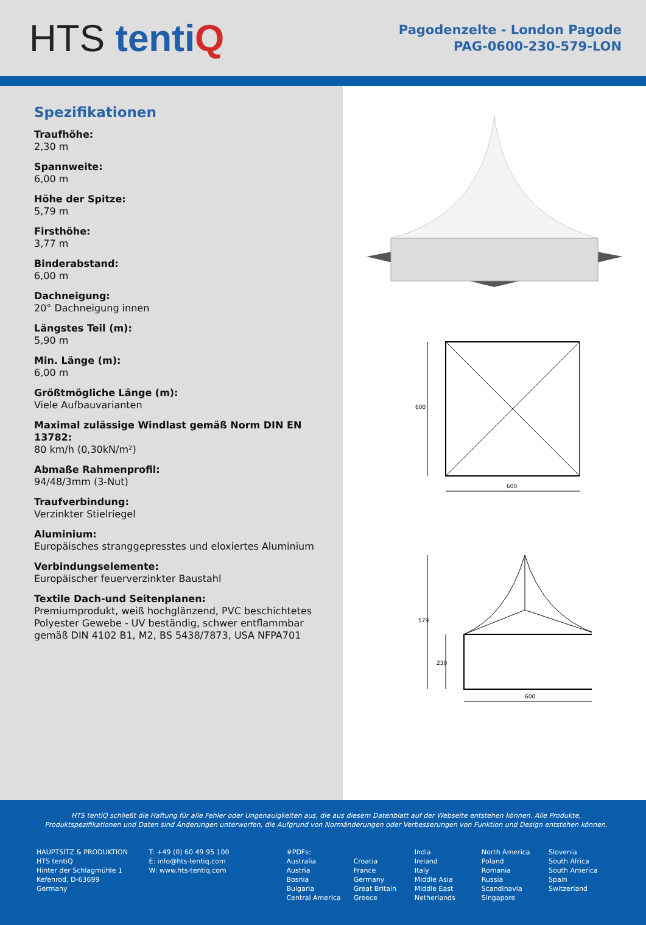HTS tenti Q
Pagodenzelte - London Pagode
PAG-0600-230-579-LON
Spezifikationen
Traufhöhe:
2,30 m
Spannweite:
6,00 m
Höhe der Spitze:
5,79 m
Firsthöhe:
3,77 m
Binderabstand:
6,00 m
Dachneigung:
20° Dachneigung innen
Längstes Teil (m):
5,90 m
Min. Länge (m):
6,00 m
Größtmögliche Länge (m):
Viele Aufbauvarianten
Maximal zulässige Windlast gemäß Norm DIN EN 13782:
80 km/h (0,30kN/m²)
Abmaße Rahmenprofil:
94/48/3mm (3-Nut)
Traufverbindung:
Verzinkter Stielriegel
Aluminium:
Europäisches stranggepresstes und eloxiertes Aluminium
Verbindungselemente:
Europäischer feuerverzinkter Baustahl
Textile Dach-und Seitenplanen:
Premiumprodukt, weiß hochglänzend, PVC beschichtetes Polyester Gewebe - UV beständig, schwer entflammbar gemäß DIN 4102 B1, M2, BS 5438/7873, USA NFPA701
600
600
579
230
600
HTS tentiQ schließt die Haftung für alle Fehler oder Ungenauigkeiten aus, die aus diesem Datenblatt auf der Webseite entstehen können. Alle Produkte, Produktspezifikationen und Daten sind Änderungen unterworfen, die Aufgrund von Normänderungen oder Verbesserungen von Funktion und Design entstehen können.
HAUPTSITZ & PRODUKTION
HTS tentiQ
Hinter der Schlagmühle 1
Kefenrod, D-63699
Germany
T: +49 (0) 60 49 95 100
E: info@hts-tentiq.com
W: www.hts-tentiq.com
#PDFs:
Australia
Austria
Bosnia
Bulgaria
Central America
Croatia
France
Germany
Great Britain
Greece
India
Ireland
Italy
Middle Asia
Middle East
Netherlands
North America
Poland
Romania
Russia
Scandinavia
Singapore
Slovenia
South Africa
South America
Spain
Switzerland